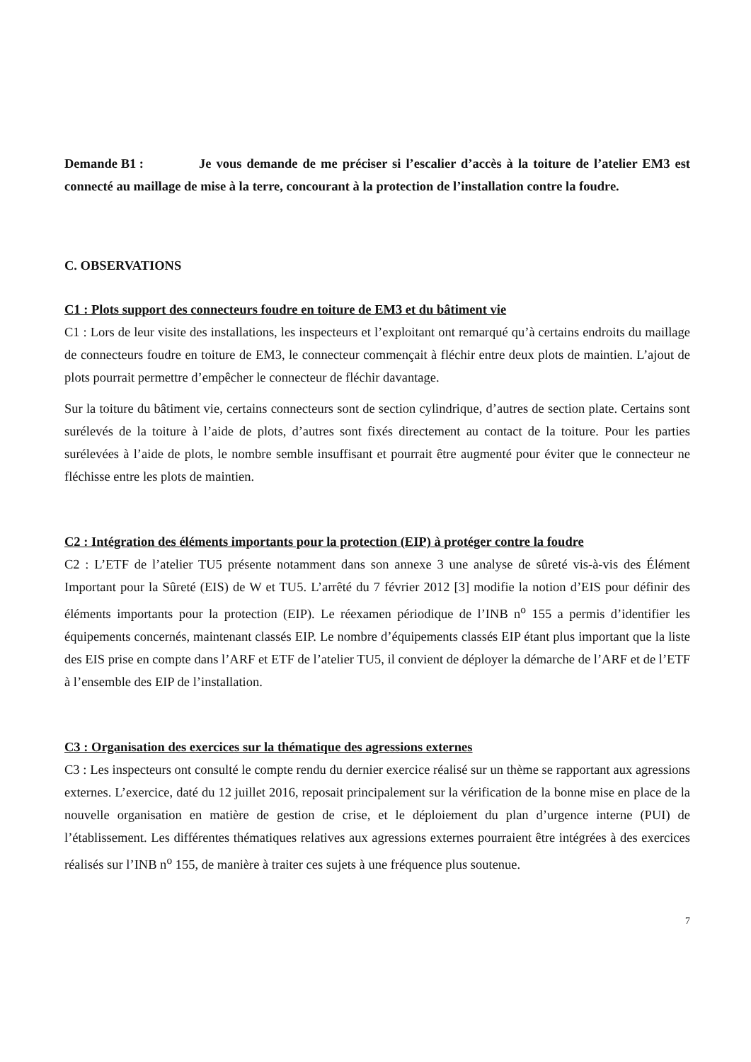Demande B1 : Je vous demande de me préciser si l’escalier d’accès à la toiture de l’atelier EM3 est connecté au maillage de mise à la terre, concourant à la protection de l’installation contre la foudre.
C. OBSERVATIONS
C1 : Plots support des connecteurs foudre en toiture de EM3 et du bâtiment vie
C1 : Lors de leur visite des installations, les inspecteurs et l’exploitant ont remarqué qu’à certains endroits du maillage de connecteurs foudre en toiture de EM3, le connecteur commençait à fléchir entre deux plots de maintien. L’ajout de plots pourrait permettre d’empêcher le connecteur de fléchir davantage.
Sur la toiture du bâtiment vie, certains connecteurs sont de section cylindrique, d’autres de section plate. Certains sont surélevés de la toiture à l’aide de plots, d’autres sont fixés directement au contact de la toiture. Pour les parties surélevées à l’aide de plots, le nombre semble insuffisant et pourrait être augmenté pour éviter que le connecteur ne fléchisse entre les plots de maintien.
C2 : Intégration des éléments importants pour la protection (EIP) à protéger contre la foudre
C2 : L’ETF de l’atelier TU5 présente notamment dans son annexe 3 une analyse de sûreté vis-à-vis des Élément Important pour la Sûreté (EIS) de W et TU5. L’arrêté du 7 février 2012 [3] modifie la notion d’EIS pour définir des éléments importants pour la protection (EIP). Le réexamen périodique de l’INB n<sup>o</sup> 155 a permis d’identifier les équipements concernés, maintenant classés EIP. Le nombre d’équipements classés EIP étant plus important que la liste des EIS prise en compte dans l’ARF et ETF de l’atelier TU5, il convient de déployer la démarche de l’ARF et de l’ETF à l’ensemble des EIP de l’installation.
C3 : Organisation des exercices sur la thématique des agressions externes
C3 : Les inspecteurs ont consulté le compte rendu du dernier exercice réalisé sur un thème se rapportant aux agressions externes. L’exercice, daté du 12 juillet 2016, reposait principalement sur la vérification de la bonne mise en place de la nouvelle organisation en matière de gestion de crise, et le déploiement du plan d’urgence interne (PUI) de l’établissement. Les différentes thématiques relatives aux agressions externes pourraient être intégrées à des exercices réalisés sur l’INB n<sup>o</sup> 155, de manière à traiter ces sujets à une fréquence plus soutenue.
7